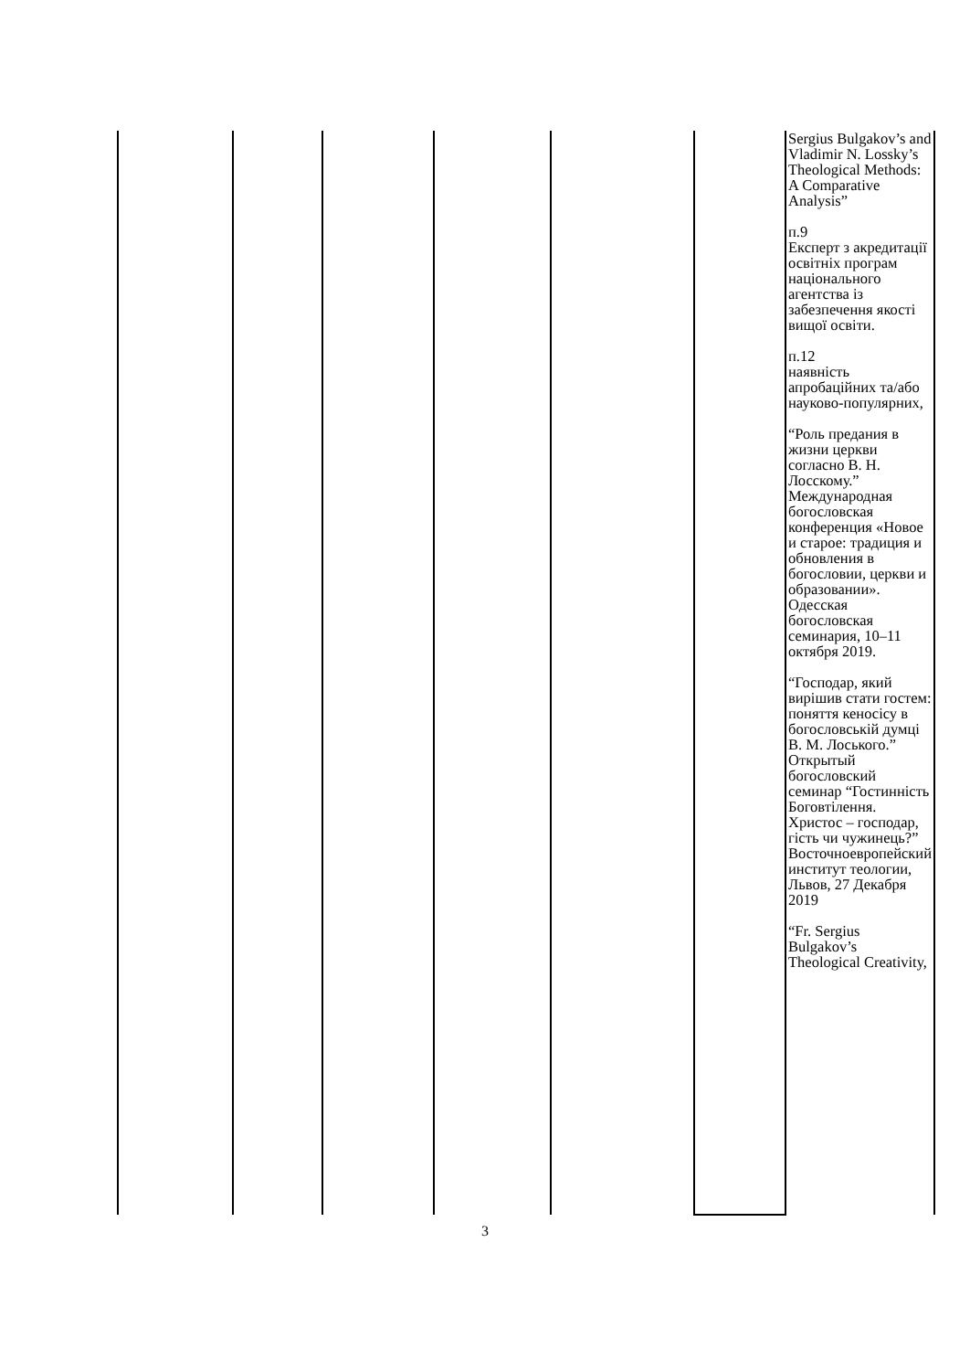| | | | | | | Sergius Bulgakov’s and Vladimir N. Lossky’s Theological Methods: A Comparative Analysis” п.9 Експерт з акредитації освітніх програм національного агентства із забезпечення якості вищої освіти. п.12 наявність апробаційних та/або науково-популярних, “Роль предания в жизни церкви согласно В. Н. Лосскому.” Международная богословская конференция «Новое и старое: традиция и обновления в богословии, церкви и образовании». Одесская богословская семинария, 10–11 октября 2019. “Господар, який вирішив стати гостем: поняття кеносісу в богословській думці В. М. Лоського.” Открытый богословский семинар “Гостинність Боговтілення. Христос – господар, гість чи чужинець?” Восточноевропейский институт теологии, Львов, 27 Декабря 2019 “Fr. Sergius Bulgakov’s Theological Creativity, |
3